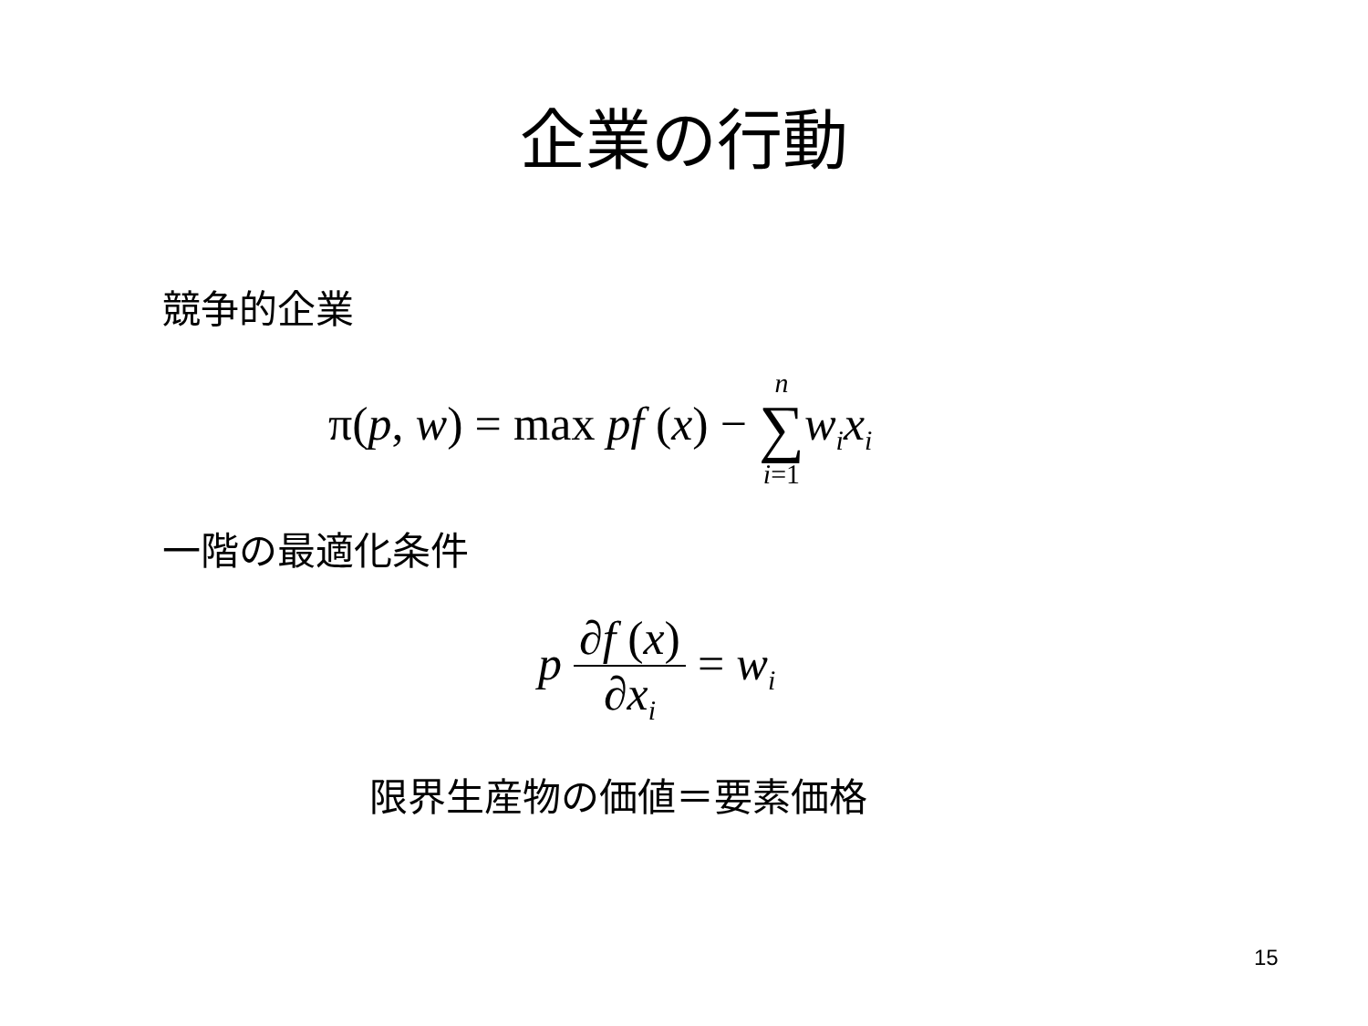企業の行動
競争的企業
π(p, w) = max pf (x) − n
∑
i=1 w<sub>i</sub>x<sub>i</sub>
一階の最適化条件
p ∂f (x) ∂x<sub>i</sub> = w<sub>i</sub>
限界生産物の価値＝要素価格
15